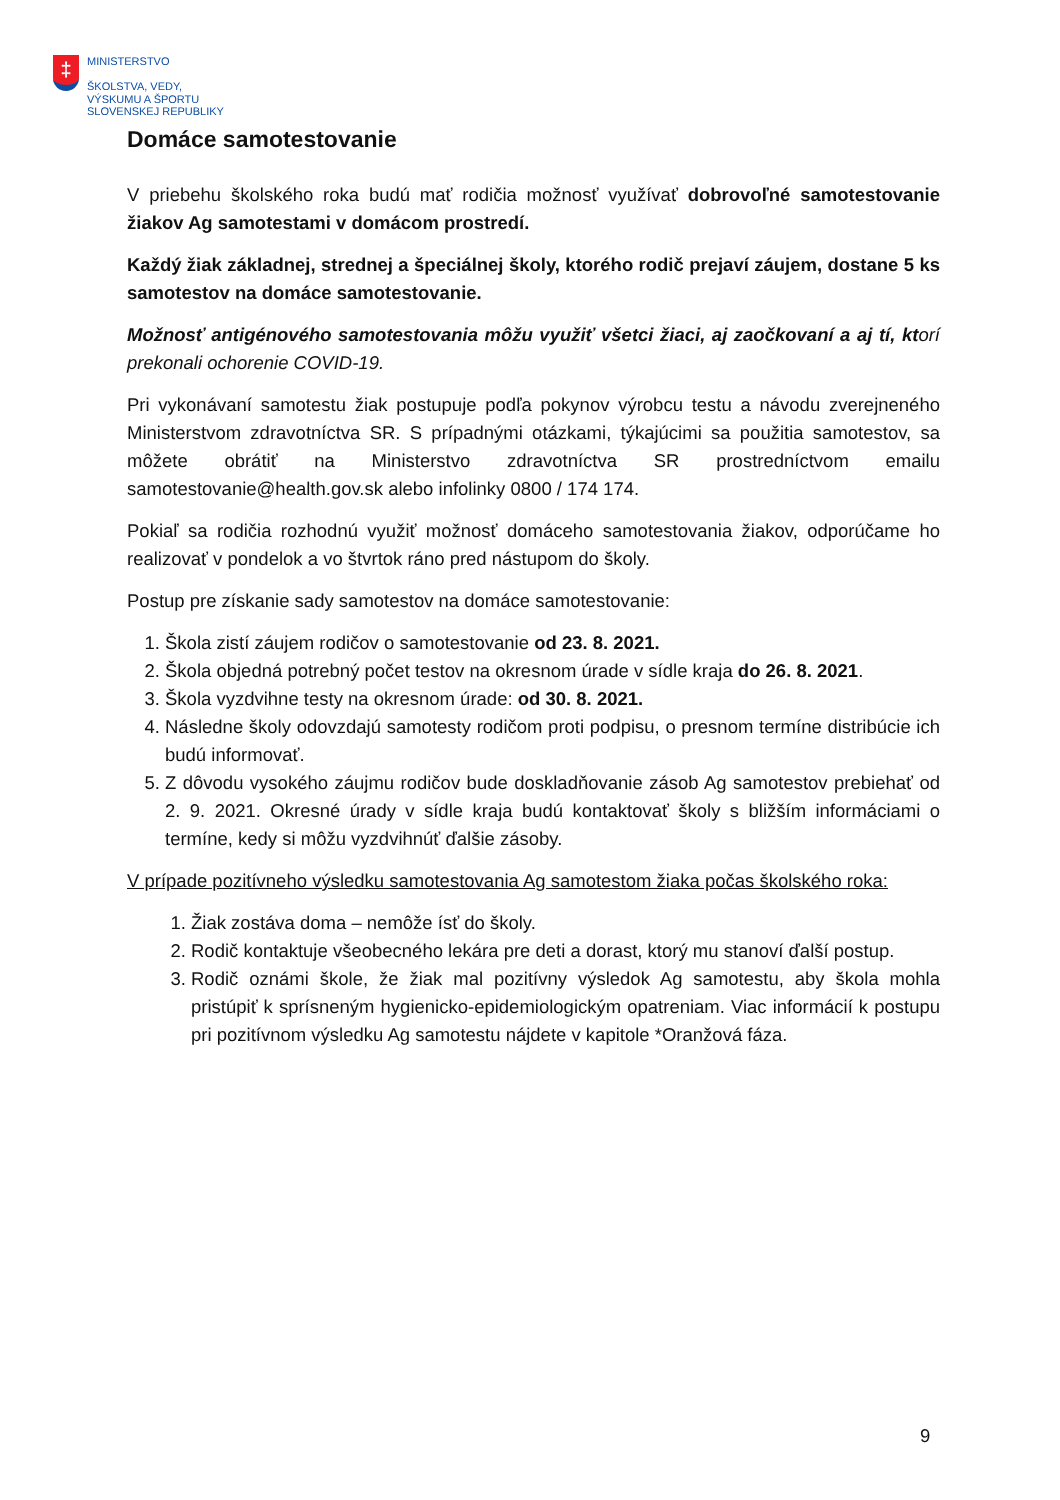‡
MINISTERSTVO
ŠKOLSTVA, VEDY,
VÝSKUMU A ŠPORTU
SLOVENSKEJ REPUBLIKY
Domáce samotestovanie
V priebehu školského roka budú mať rodičia možnosť využívať dobrovoľné samotestovanie žiakov Ag samotestami v domácom prostredí.
Každý žiak základnej, strednej a špeciálnej školy, ktorého rodič prejaví záujem, dostane 5 ks samotestov na domáce samotestovanie.
Možnosť antigénového samotestovania môžu využiť všetci žiaci, aj zaočkovaní a aj tí, ktorí prekonali ochorenie COVID-19.
Pri vykonávaní samotestu žiak postupuje podľa pokynov výrobcu testu a návodu zverejneného Ministerstvom zdravotníctva SR. S prípadnými otázkami, týkajúcimi sa použitia samotestov, sa môžete obrátiť na Ministerstvo zdravotníctva SR prostredníctvom emailu samotestovanie@health.gov.sk alebo infolinky 0800 / 174 174.
Pokiaľ sa rodičia rozhodnú využiť možnosť domáceho samotestovania žiakov, odporúčame ho realizovať v pondelok a vo štvrtok ráno pred nástupom do školy.
Postup pre získanie sady samotestov na domáce samotestovanie:
1. Škola zistí záujem rodičov o samotestovanie od 23. 8. 2021.
2. Škola objedná potrebný počet testov na okresnom úrade v sídle kraja do 26. 8. 2021.
3. Škola vyzdvihne testy na okresnom úrade: od 30. 8. 2021.
4. Následne školy odovzdajú samotesty rodičom proti podpisu, o presnom termíne distribúcie ich budú informovať.
5. Z dôvodu vysokého záujmu rodičov bude doskladňovanie zásob Ag samotestov prebiehať od 2. 9. 2021. Okresné úrady v sídle kraja budú kontaktovať školy s bližším informáciami o termíne, kedy si môžu vyzdvihnúť ďalšie zásoby.
V prípade pozitívneho výsledku samotestovania Ag samotestom žiaka počas školského roka:
1. Žiak zostáva doma – nemôže ísť do školy.
2. Rodič kontaktuje všeobecného lekára pre deti a dorast, ktorý mu stanoví ďalší postup.
3. Rodič oznámi škole, že žiak mal pozitívny výsledok Ag samotestu, aby škola mohla pristúpiť k sprísneným hygienicko-epidemiologickým opatreniam. Viac informácií k postupu pri pozitívnom výsledku Ag samotestu nájdete v kapitole *Oranžová fáza.
9